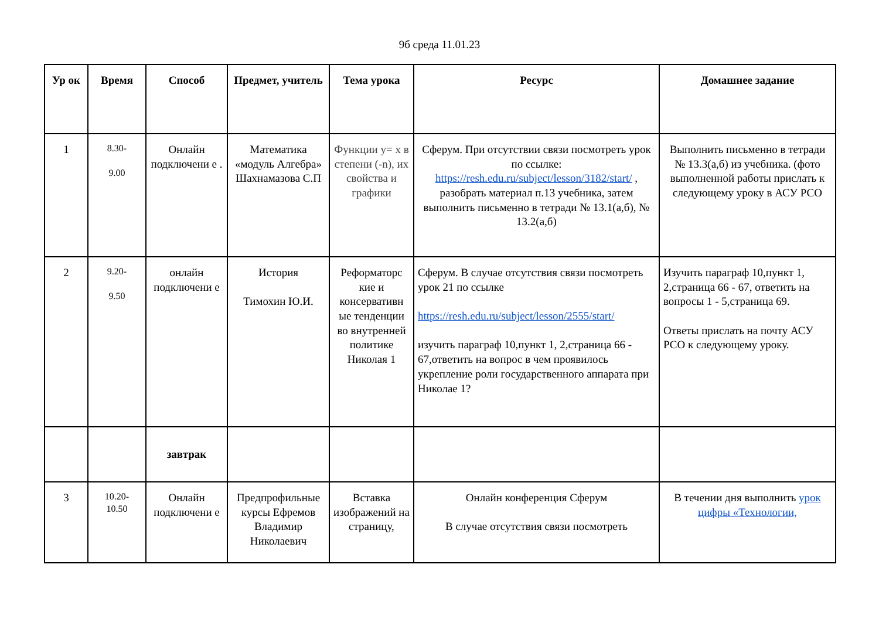9б среда 11.01.23
| Ур ок | Время | Способ | Предмет, учитель | Тема урока | Ресурс | Домашнее задание |
| --- | --- | --- | --- | --- | --- | --- |
| 1 | 8.30- 9.00 | Онлайн подключени е . | Математика «модуль Алгебра» Шахнамазова С.П | Функции y= x в степени (-n), их свойства и графики | Сферум. При отсутствии связи посмотреть урок по ссылке: https://resh.edu.ru/subject/lesson/3182/start/ , разобрать материал п.13 учебника, затем выполнить письменно в тетради № 13.1(а,б), № 13.2(а,б) | Выполнить письменно в тетради № 13.3(а,б) из учебника. (фото выполненной работы прислать к следующему уроку в АСУ РСО |
| 2 | 9.20- 9.50 | онлайн подключени е | История Тимохин Ю.И. | Реформаторс кие и консервативн ые тенденции во внутренней политике Николая 1 | Сферум. В случае отсутствия связи посмотреть урок 21 по ссылке https://resh.edu.ru/subject/lesson/2555/start/ изучить параграф 10,пункт 1, 2,страница 66 - 67,ответить на вопрос в чем проявилось укрепление роли государственного аппарата при Николае 1? | Изучить параграф 10,пункт 1, 2,страница 66 - 67, ответить на вопросы 1 - 5,страница 69. Ответы прислать на почту АСУ РСО к следующему уроку. |
| | | завтрак | | | | |
| 3 | 10.20- 10.50 | Онлайн подключени е | Предпрофильные курсы Ефремов Владимир Николаевич | Вставка изображений на страницу, | Онлайн конференция Сферум В случае отсутствия связи посмотреть | В течении дня выполнить урок цифры «Технологии, |